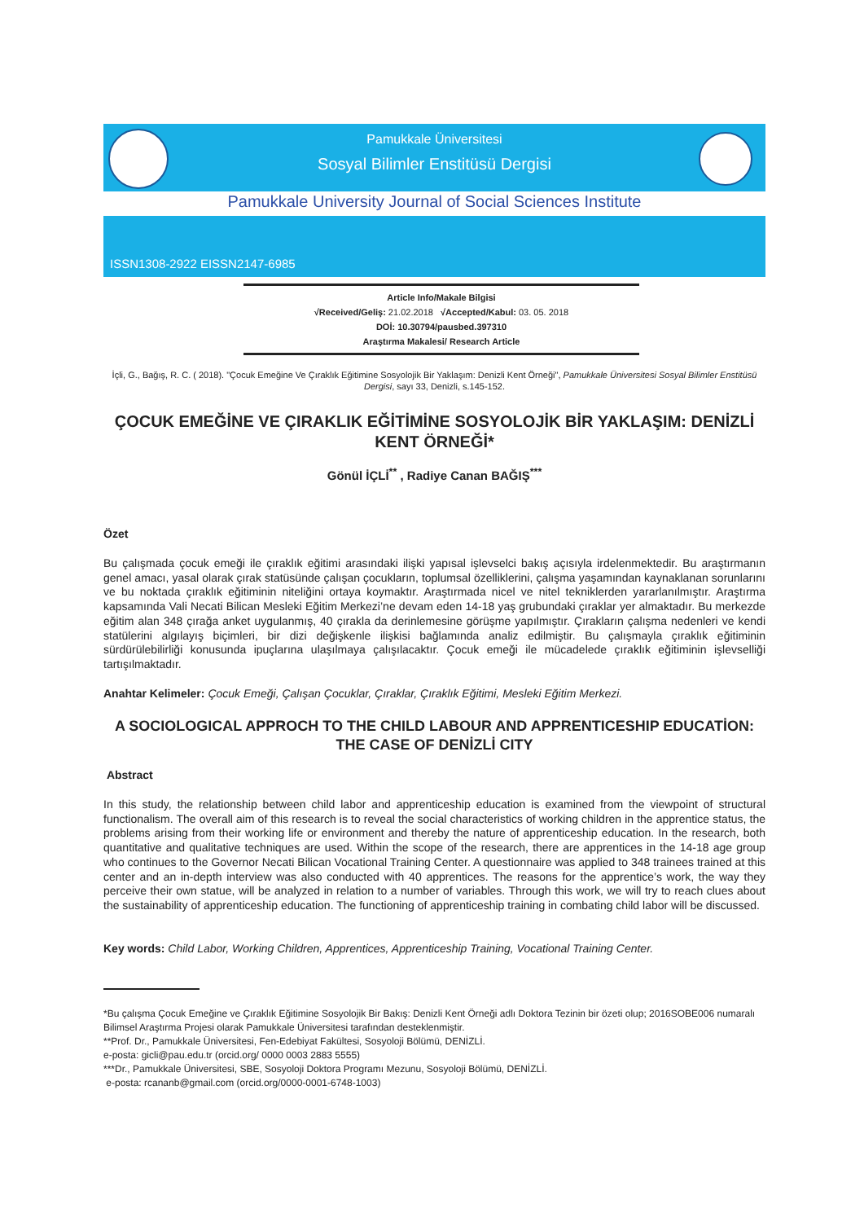Pamukkale Üniversitesi
Sosyal Bilimler Enstitüsü Dergisi
Pamukkale University Journal of Social Sciences Institute
ISSN1308-2922 EISSN2147-6985
Article Info/Makale Bilgisi
√Received/Geliş: 21.02.2018 √Accepted/Kabul: 03. 05. 2018
DOİ: 10.30794/pausbed.397310
Araştırma Makalesi/ Research Article
İçli, G., Bağış, R. C. ( 2018). "Çocuk Emeğine Ve Çıraklık Eğitimine Sosyolojik Bir Yaklaşım: Denizli Kent Örneği", Pamukkale Üniversitesi Sosyal Bilimler Enstitüsü Dergisi, sayı 33, Denizli, s.145-152.
ÇOCUK EMEĞİNE VE ÇIRAKLIK EĞİTİMİNE SOSYOLOJİK BİR YAKLAŞIM: DENİZLİ KENT ÖRNEĞİ*
Gönül İÇLİ<sup>**</sup> , Radiye Canan BAĞIŞ<sup>***</sup>
Özet
Bu çalışmada çocuk emeği ile çıraklık eğitimi arasındaki ilişki yapısal işlevselci bakış açısıyla irdelenmektedir. Bu araştırmanın genel amacı, yasal olarak çırak statüsünde çalışan çocukların, toplumsal özelliklerini, çalışma yaşamından kaynaklanan sorunlarını ve bu noktada çıraklık eğitiminin niteliğini ortaya koymaktır. Araştırmada nicel ve nitel tekniklerden yararlanılmıştır. Araştırma kapsamında Vali Necati Bilican Mesleki Eğitim Merkezi’ne devam eden 14-18 yaş grubundaki çıraklar yer almaktadır. Bu merkezde eğitim alan 348 çırağa anket uygulanmış, 40 çırakla da derinlemesine görüşme yapılmıştır. Çırakların çalışma nedenleri ve kendi statülerini algılayış biçimleri, bir dizi değişkenle ilişkisi bağlamında analiz edilmiştir. Bu çalışmayla çıraklık eğitiminin sürdürülebilirliği konusunda ipuçlarına ulaşılmaya çalışılacaktır. Çocuk emeği ile mücadelede çıraklık eğitiminin işlevselliği tartışılmaktadır.
Anahtar Kelimeler: Çocuk Emeği, Çalışan Çocuklar, Çıraklar, Çıraklık Eğitimi, Mesleki Eğitim Merkezi.
A SOCIOLOGICAL APPROCH TO THE CHILD LABOUR AND APPRENTICESHIP EDUCATİON: THE CASE OF DENİZLİ CITY
Abstract
In this study, the relationship between child labor and apprenticeship education is examined from the viewpoint of structural functionalism. The overall aim of this research is to reveal the social characteristics of working children in the apprentice status, the problems arising from their working life or environment and thereby the nature of apprenticeship education. In the research, both quantitative and qualitative techniques are used. Within the scope of the research, there are apprentices in the 14-18 age group who continues to the Governor Necati Bilican Vocational Training Center. A questionnaire was applied to 348 trainees trained at this center and an in-depth interview was also conducted with 40 apprentices. The reasons for the apprentice’s work, the way they perceive their own statue, will be analyzed in relation to a number of variables. Through this work, we will try to reach clues about the sustainability of apprenticeship education. The functioning of apprenticeship training in combating child labor will be discussed.
Key words: Child Labor, Working Children, Apprentices, Apprenticeship Training, Vocational Training Center.
*Bu çalışma Çocuk Emeğine ve Çıraklık Eğitimine Sosyolojik Bir Bakış: Denizli Kent Örneği adlı Doktora Tezinin bir özeti olup; 2016SOBE006 numaralı Bilimsel Araştırma Projesi olarak Pamukkale Üniversitesi tarafından desteklenmiştir.
**Prof. Dr., Pamukkale Üniversitesi, Fen-Edebiyat Fakültesi, Sosyoloji Bölümü, DENİZLİ.
e-posta: gicli@pau.edu.tr (orcid.org/ 0000 0003 2883 5555)
***Dr., Pamukkale Üniversitesi, SBE, Sosyoloji Doktora Programı Mezunu, Sosyoloji Bölümü, DENİZLİ.
e-posta: rcananb@gmail.com (orcid.org/0000-0001-6748-1003)